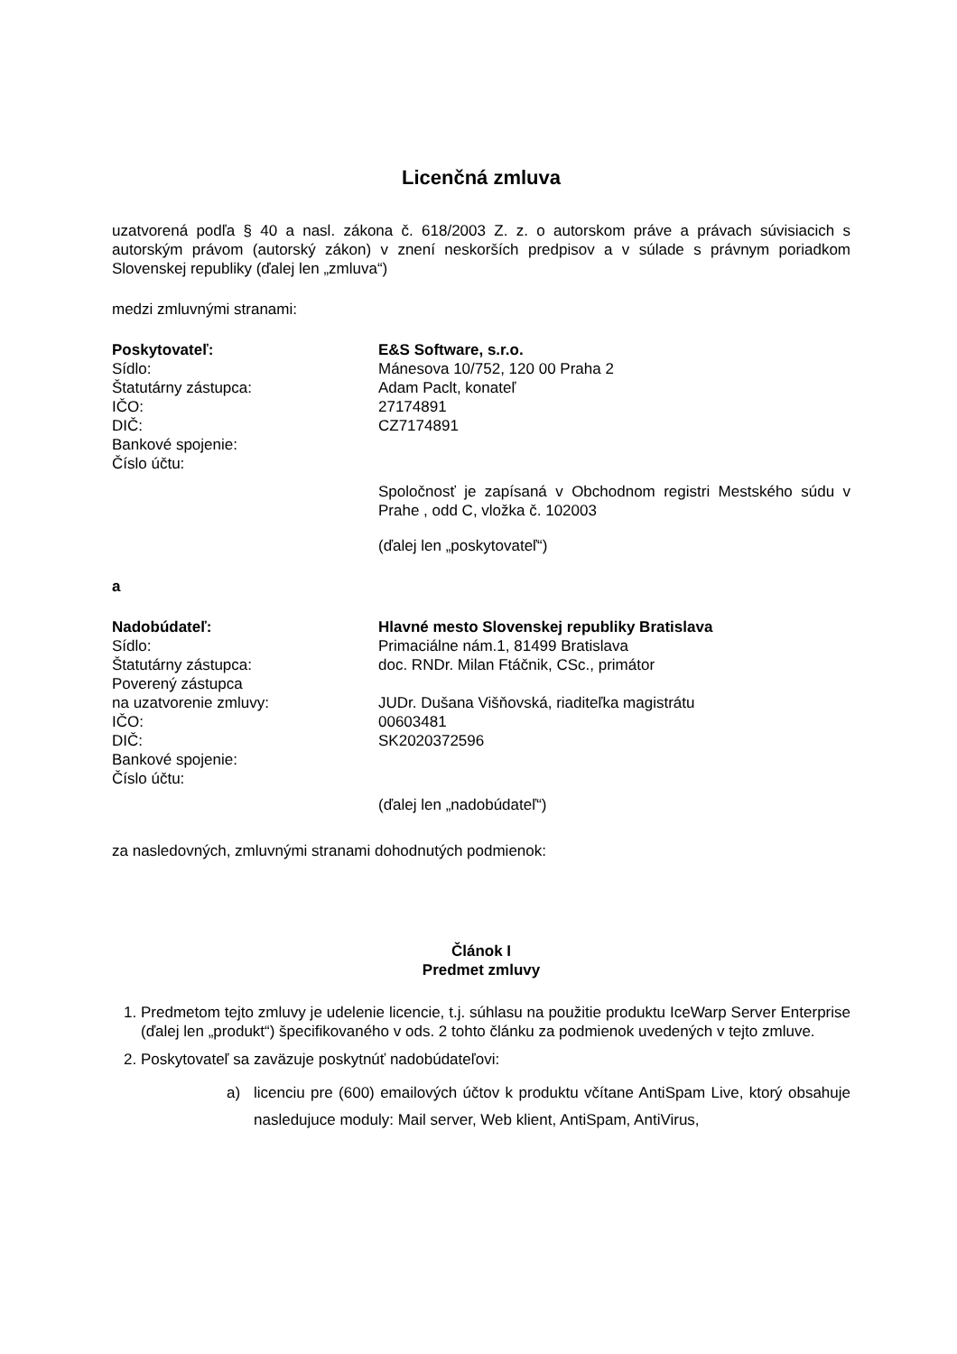Licenčná zmluva
uzatvorená podľa § 40 a nasl. zákona č. 618/2003 Z. z. o autorskom práve a právach súvisiacich s autorským právom (autorský zákon) v znení neskorších predpisov a v súlade s právnym poriadkom Slovenskej republiky (ďalej len „zmluva“)
medzi zmluvnými stranami:
Poskytovateľ: E&S Software, s.r.o.
Sídlo: Mánesova 10/752, 120 00 Praha 2
Štatutárny zástupca: Adam Paclt, konateľ
IČO: 27174891
DIČ: CZ7174891
Bankové spojenie:
Číslo účtu:
Spoločnosť je zapísaná v Obchodnom registri Mestského súdu v Prahe , odd C, vložka č. 102003
(ďalej len „poskytovateľ“)
a
Nadobúdateľ: Hlavné mesto Slovenskej republiky Bratislava
Sídlo: Primaciálne nám.1, 81499 Bratislava
Štatutárny zástupca: doc. RNDr. Milan Ftáčnik, CSc., primátor
Poverený zástupca
na uzatvorenie zmluvy:
JUDr. Dušana Višňovská, riaditeľka magistrátu
IČO: 00603481
DIČ: SK2020372596
Bankové spojenie:
Číslo účtu:
(ďalej len „nadobúdateľ“)
za nasledovných, zmluvnými stranami dohodnutých podmienok:
Článok I
Predmet zmluvy
1. Predmetom tejto zmluvy je udelenie licencie, t.j. súhlasu na použitie produktu IceWarp Server Enterprise (ďalej len „produkt“) špecifikovaného v ods. 2 tohto článku za podmienok uvedených v tejto zmluve.
2. Poskytovateľ sa zaväzuje poskytnúť nadobúdateľovi:
a) licenciu pre (600) emailových účtov k produktu včítane AntiSpam Live, ktorý obsahuje nasledujuce moduly: Mail server, Web klient, AntiSpam, AntiVirus,